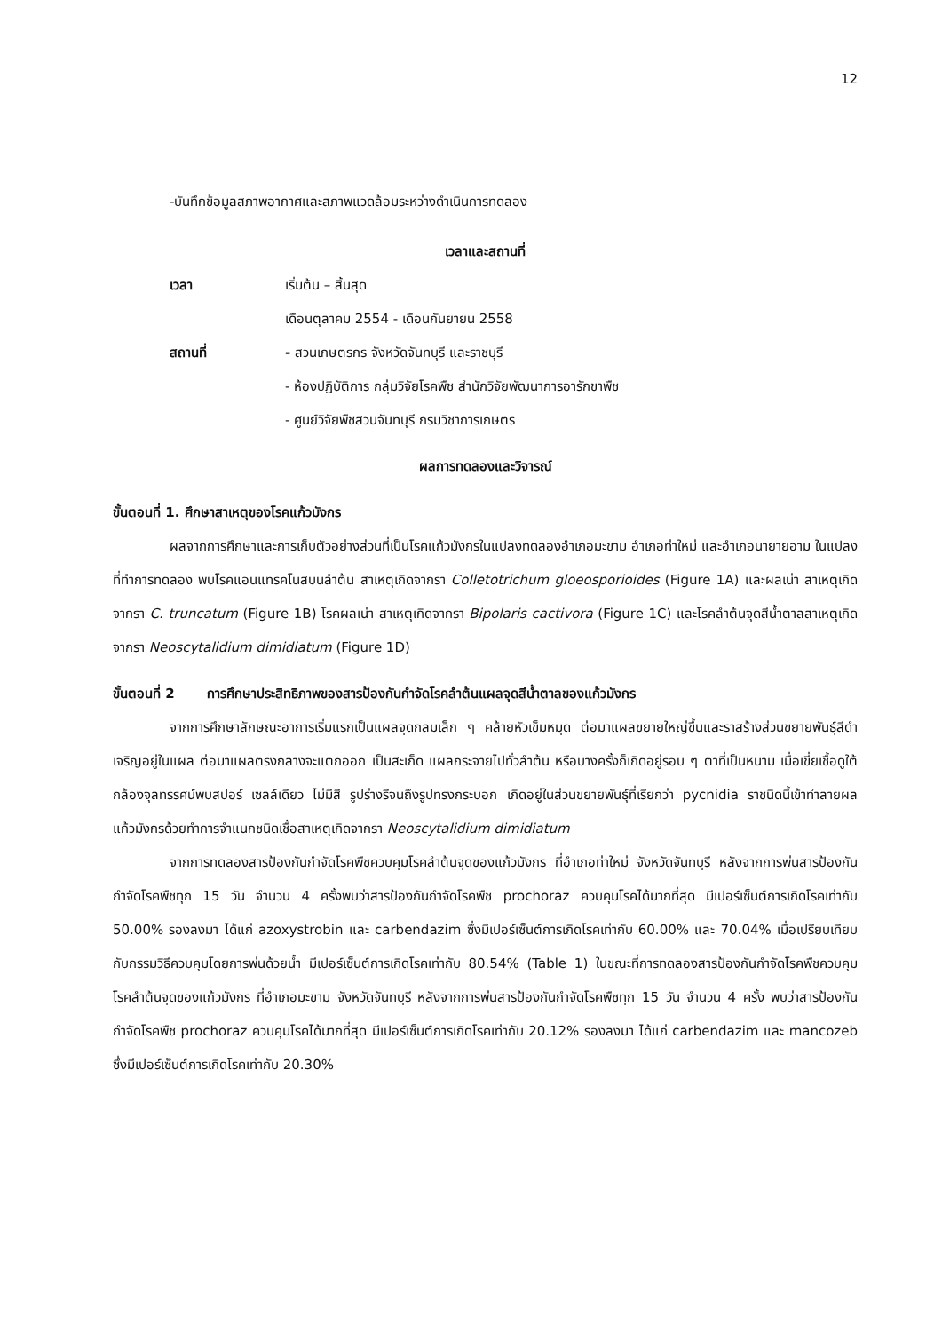12
-บันทึกข้อมูลสภาพอากาศและสภาพแวดล้อมระหว่างดำเนินการทดลอง
เวลาและสถานที่
เวลา เริ่มต้น – สิ้นสุด
เดือนตุลาคม 2554 - เดือนกันยายน 2558
สถานที่ - สวนเกษตรกร จังหวัดจันทบุรี และราชบุรี
- ห้องปฏิบัติการ กลุ่มวิจัยโรคพืช สำนักวิจัยพัฒนาการอารักขาพืช
- ศูนย์วิจัยพืชสวนจันทบุรี กรมวิชาการเกษตร
ผลการทดลองและวิจารณ์
ขั้นตอนที่ 1. ศึกษาสาเหตุของโรคแก้วมังกร
ผลจากการศึกษาและการเก็บตัวอย่างส่วนที่เป็นโรคแก้วมังกรในแปลงทดลองอำเภอมะขาม อำเภอท่าใหม่ และอำเภอนายายอาม ในแปลงที่ทำการทดลอง พบโรคแอนแทรคโนสบนลำต้น สาเหตุเกิดจากรา Colletotrichum gloeosporioides (Figure 1A) และผลเน่า สาเหตุเกิดจากรา C. truncatum (Figure 1B) โรคผลเน่า สาเหตุเกิดจากรา Bipolaris cactivora (Figure 1C) และโรคลำต้นจุดสีน้ำตาลสาเหตุเกิดจากรา Neoscytalidium dimidiatum (Figure 1D)
ขั้นตอนที่ 2 การศึกษาประสิทธิภาพของสารป้องกันกำจัดโรคลำต้นแผลจุดสีน้ำตาลของแก้วมังกร
จากการศึกษาลักษณะอาการเริ่มแรกเป็นแผลจุดกลมเล็ก ๆ คล้ายหัวเข็มหมุด ต่อมาแผลขยายใหญ่ขึ้นและราสร้างส่วนขยายพันธุ์สีดำเจริญอยู่ในแผล ต่อมาแผลตรงกลางจะแตกออก เป็นสะเก็ด แผลกระจายไปทั่วลำต้น หรือบางครั้งก็เกิดอยู่รอบ ๆ ตาที่เป็นหนาม เมื่อเขี่ยเชื้อดูใต้กล้องจุลทรรศน์พบสปอร์ เซลล์เดียว ไม่มีสี รูปร่างรีจนถึงรูปทรงกระบอก เกิดอยู่ในส่วนขยายพันธุ์ที่เรียกว่า pycnidia ราชนิดนี้เข้าทำลายผลแก้วมังกรด้วยทำการจำแนกชนิดเชื้อสาเหตุเกิดจากรา Neoscytalidium dimidiatum
จากการทดลองสารป้องกันกำจัดโรคพืชควบคุมโรคลำต้นจุดของแก้วมังกร ที่อำเภอท่าใหม่ จังหวัดจันทบุรี หลังจากการพ่นสารป้องกันกำจัดโรคพืชทุก 15 วัน จำนวน 4 ครั้งพบว่าสารป้องกันกำจัดโรคพืช prochoraz ควบคุมโรคได้มากที่สุด มีเปอร์เซ็นต์การเกิดโรคเท่ากับ 50.00% รองลงมา ได้แก่ azoxystrobin และ carbendazim ซึ่งมีเปอร์เซ็นต์การเกิดโรคเท่ากับ 60.00% และ 70.04% เมื่อเปรียบเทียบกับกรรมวิธีควบคุมโดยการพ่นด้วยน้ำ มีเปอร์เซ็นต์การเกิดโรคเท่ากับ 80.54% (Table 1) ในขณะที่การทดลองสารป้องกันกำจัดโรคพืชควบคุมโรคลำต้นจุดของแก้วมังกร ที่อำเภอมะขาม จังหวัดจันทบุรี หลังจากการพ่นสารป้องกันกำจัดโรคพืชทุก 15 วัน จำนวน 4 ครั้ง พบว่าสารป้องกันกำจัดโรคพืช prochoraz ควบคุมโรคได้มากที่สุด มีเปอร์เซ็นต์การเกิดโรคเท่ากับ 20.12% รองลงมา ได้แก่ carbendazim และ mancozeb ซึ่งมีเปอร์เซ็นต์การเกิดโรคเท่ากับ 20.30%